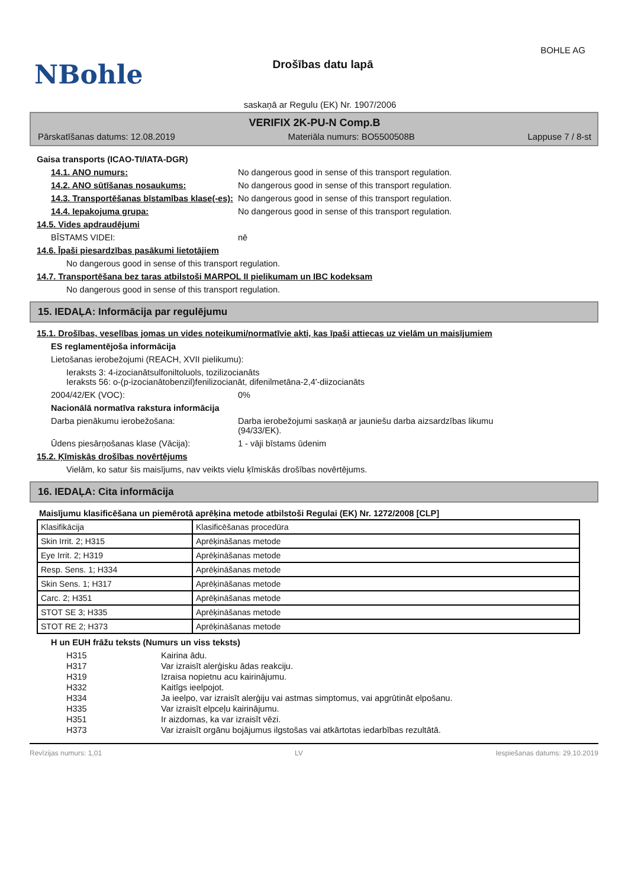NBohle
Drošības datu lapā
BOHLE AG
saskaņā ar Regulu (EK) Nr. 1907/2006
VERIFIX 2K-PU-N Comp.B
Pārskatīšanas datums: 12.08.2019 Materiāla numurs: BO5500508B Lappuse 7 / 8-st
Gaisa transports (ICAO-TI/IATA-DGR)
14.1. ANO numurs: No dangerous good in sense of this transport regulation.
14.2. ANO sūtīšanas nosaukums: No dangerous good in sense of this transport regulation.
14.3. Transportēšanas bīstamības klase(-es):
No dangerous good in sense of this transport regulation.
14.4. Iepakojuma grupa: No dangerous good in sense of this transport regulation.
14.5. Vides apdraudējumi
BĪSTAMS VIDEI: nē
14.6. Īpaši piesardzības pasākumi lietotājiem
No dangerous good in sense of this transport regulation.
14.7. Transportēšana bez taras atbilstoši MARPOL II pielikumam un IBC kodeksam
No dangerous good in sense of this transport regulation.
15. IEDAĻA: Informācija par regulējumu
15.1. Drošības, veselības jomas un vides noteikumi/normatīvie akti, kas īpaši attiecas uz vielām un maisījumiem
ES reglamentējoša informācija
Lietošanas ierobežojumi (REACH, XVII pielikumu):
Ieraksts 3: 4-izocianātsulfoniltoluols, tozilizocianāts
Ieraksts 56: o-(p-izocianātobenzil)fenilizocianāt, difenilmetāna-2,4'-diizocianāts
2004/42/EK (VOC): 0%
Nacionālā normatīva rakstura informācija
Darba pienākumu ierobežošana: Darba ierobežojumi saskaņā ar jauniešu darba aizsardzības likumu
(94/33/EK).
Ūdens piesārņošanas klase (Vācija): 1 - vāji bīstams ūdenim
15.2. Ķīmiskās drošības novērtējums
Vielām, ko satur šis maisījums, nav veikts vielu ķīmiskās drošības novērtējums.
16. IEDAĻA: Cita informācija
Maisījumu klasificēšana un piemērotā aprēķina metode atbilstoši Regulai (EK) Nr. 1272/2008 [CLP]
| Klasifikācija | Klasificēšanas procedūra |
| Skin Irrit. 2; H315 | Aprēķināšanas metode |
| Eye Irrit. 2; H319 | Aprēķināšanas metode |
| Resp. Sens. 1; H334 | Aprēķināšanas metode |
| Skin Sens. 1; H317 | Aprēķināšanas metode |
| Carc. 2; H351 | Aprēķināšanas metode |
| STOT SE 3; H335 | Aprēķināšanas metode |
| STOT RE 2; H373 | Aprēķināšanas metode |
H un EUH frāžu teksts (Numurs un viss teksts)
H315 Kairina ādu.
H317 Var izraisīt alerģisku ādas reakciju.
H319 Izraisa nopietnu acu kairinājumu.
H332 Kaitīgs ieelpojot.
H334 Ja ieelpo, var izraisīt alerģiju vai astmas simptomus, vai apgrūtināt elpošanu.
H335 Var izraisīt elpceļu kairinājumu.
H351 Ir aizdomas, ka var izraisīt vēzi.
H373 Var izraisīt orgānu bojājumus ilgstošas vai atkārtotas iedarbības rezultātā.
Revīzijas numurs: 1,01 LV Iespiešanas datums: 29.10.2019